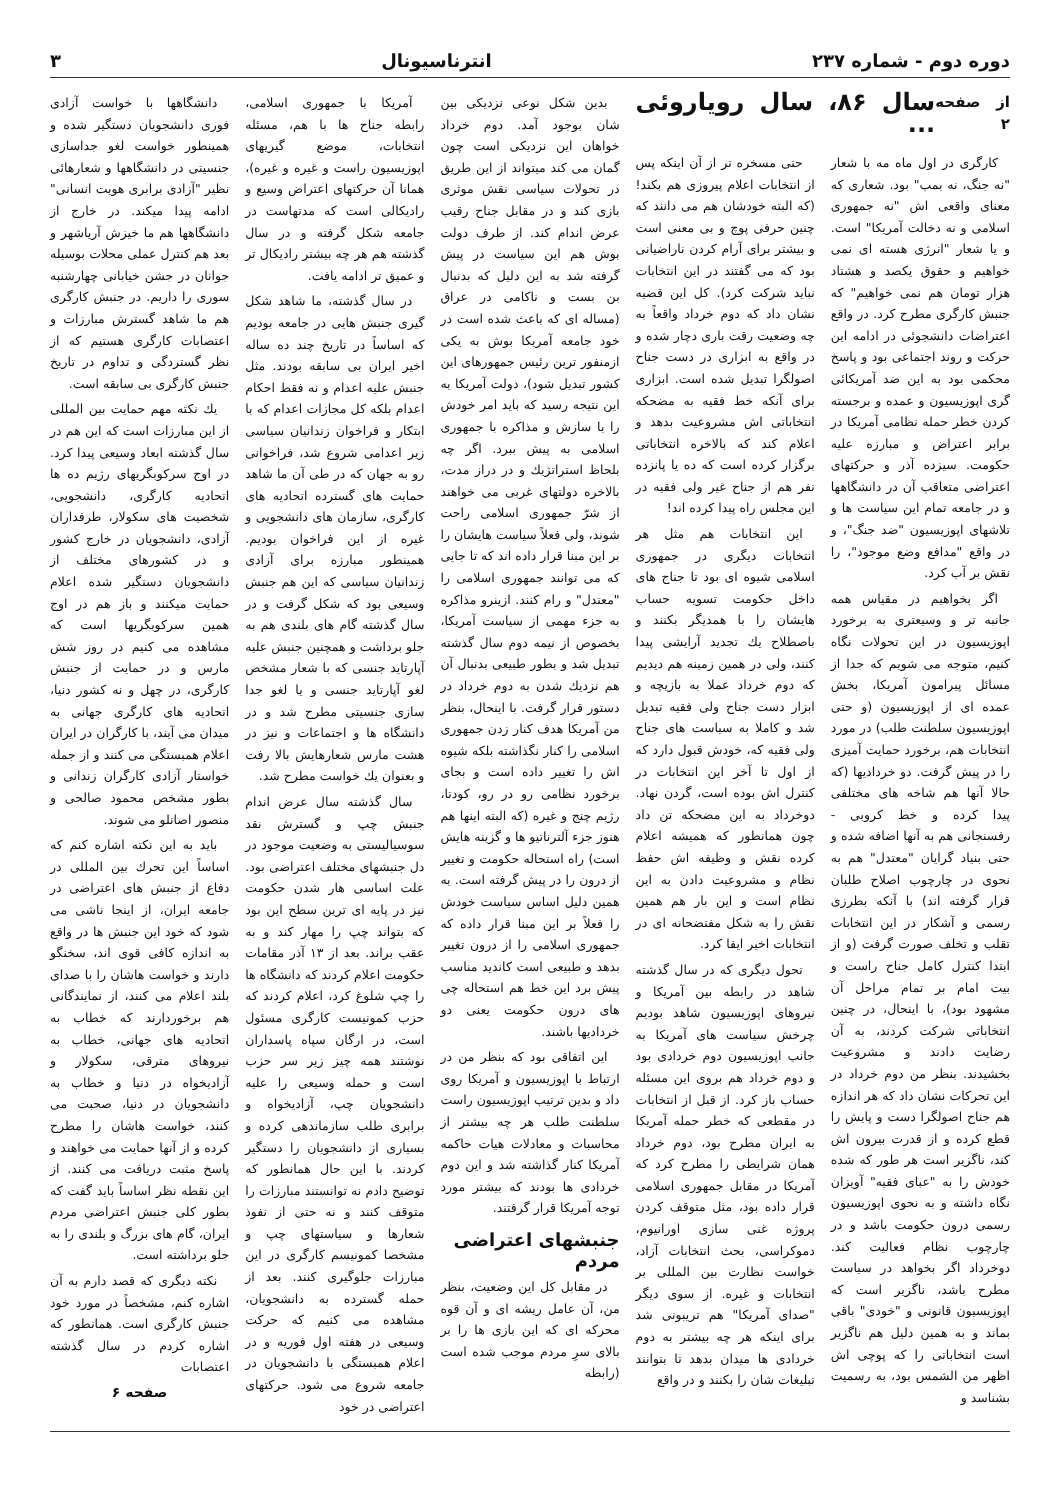دوره دوم - شماره ۲۳۷
انترناسیونال
۳
از صفحه ۲ سال ۸۶، سال رویاروئی ...
کارگری در اول ماه مه با شعار "نه جنگ، نه بمب" بود. شعاری که معنای واقعی اش "نه جمهوری اسلامی و نه دخالت آمریکا" است. و یا شعار "انرژی هسته ای نمی خواهیم و حقوق یکصد و هشتاد هزار تومان هم نمی خواهیم" که جنبش کارگری مطرح کرد. در واقع اعتراضات دانشجوئی در ادامه این حرکت و روند اجتماعی بود و پاسخ محکمی بود به این ضد آمریکائی گری اپوزیسیون و عمده و برجسته کردن خطر حمله نظامی آمریکا در برابر اعتراض و مبارزه علیه حکومت. سیزده آذر و حرکتهای اعتراضی متعاقب آن در دانشگاهها و در جامعه تمام این سیاست ها و تلاشهای اپوزیسیون "ضد جنگ"، و در واقع "مدافع وضع موجود"، را نقش بر آب کرد.
اگر بخواهیم در مقیاس همه جانبه تر و وسیعتری به برخورد اپوزیسیون در این تحولات نگاه کنیم، متوجه می شویم که جدا از مسائل پیرامون آمریکا، بخش عمده ای از اپوزیسیون (و حتی اپوزیسیون سلطنت طلب) در مورد انتخابات هم، برخورد حمایت آمیزی را در پیش گرفت. دو خردادیها (که حالا آنها هم شاخه های مختلفی پیدا کرده و خط کروبی - رفسنجانی هم به آنها اضافه شده و حتی بنیاد گرایان "معتدل" هم به نحوی در چارچوب اصلاح طلبان قرار گرفته اند) با آنکه بطرزی رسمی و آشکار در این انتخابات تقلب و تخلف صورت گرفت (و از ابتدا کنترل کامل جناح راست و بیت امام بر تمام مراحل آن مشهود بود)، با اینحال، در چنین انتخاباتی شرکت کردند، به آن رضایت دادند و مشروعیت بخشیدند. بنظر من دوم خرداد در این تحرکات نشان داد که هر اندازه هم جناح اصولگرا دست و پایش را قطع کرده و از قدرت بیرون اش کند، ناگزیر است هر طور که شده خودش را به "عبای فقیه" آویزان نگاه داشته و به نحوی اپوزیسیون رسمی درون حکومت باشد و در چارچوب نظام فعالیت کند. دوخرداد اگر بخواهد در سیاست مطرح باشد، ناگزیر است که اپوزیسیون قانونی و "خودی" باقی بماند و به همین دلیل هم ناگزیر است انتخاباتی را که پوچی اش اظهر من الشمس بود، به رسمیت بشناسد و
حتی مسخره تر از آن اینکه پس از انتخابات اعلام پیروزی هم بکند! (که البته خودشان هم می دانند که چنین حرفی پوچ و بی معنی است و بیشتر برای آرام کردن ناراضیانی بود که می گفتند در این انتخابات نباید شرکت کرد). کل این قضیه نشان داد که دوم خرداد واقعاً به چه وضعیت رقت باری دچار شده و در واقع به ابزاری در دست جناح اصولگرا تبدیل شده است. ابزاری برای آنکه خط فقیه به مضحکه انتخاباتی اش مشروعیت بدهد و اعلام کند که بالاخره انتخاباتی برگزار کرده است که ده یا پانزده نفر هم از جناح غیر ولی فقیه در این مجلس راه پیدا کرده اند!
این انتخابات هم مثل هر انتخابات دیگری در جمهوری اسلامی شیوه ای بود تا جناح های داخل حکومت تسویه حساب هایشان را با همدیگر بکنند و باصطلاح یك تجدید آرایشی پیدا کنند، ولی در همین زمینه هم دیدیم که دوم خرداد عملا به بازیچه و ابزار دست جناح ولی فقیه تبدیل شد و کاملا به سیاست های جناح ولی فقیه که، خودش قبول دارد که از اول تا آخر این انتخابات در کنترل اش بوده است، گردن نهاد. دوخرداد به این مضحکه تن داد چون همانطور که همیشه اعلام کرده نقش و وظیفه اش حفظ نظام و مشروعیت دادن به این نظام است و این بار هم همین نقش را به شکل مفتضحانه ای در انتخابات اخیر ایفا کرد.
تحول دیگری که در سال گذشته شاهد در رابطه بین آمریکا و نیروهای اپوزیسیون شاهد بودیم چرخش سیاست های آمریکا به جانب اپوزیسیون دوم خردادی بود و دوم خرداد هم بروی این مسئله حساب باز کرد. از قبل از انتخابات در مقطعی که خطر حمله آمریکا به ایران مطرح بود، دوم خرداد همان شرایطی را مطرح کرد که آمریکا در مقابل جمهوری اسلامی قرار داده بود، مثل متوقف کردن پروژه غنی سازی اورانیوم، دموکراسی، بحث انتخابات آزاد، خواست نظارت بین المللی بر انتخابات و غیره. از سوی دیگر "صدای آمریکا" هم تریبونی شد برای اینکه هر چه بیشتر به دوم خردادی ها میدان بدهد تا بتوانند تبلیغات شان را بکنند و در واقع
بدین شکل نوعی نزدیکی بین شان بوجود آمد. دوم خرداد خواهان این نزدیکی است چون گمان می کند میتواند از این طریق در تحولات سیاسی نقش موثری بازی کند و در مقابل جناح رقیب عرض اندام کند. از طرف دولت بوش هم این سیاست در پیش گرفته شد به این دلیل که بدنبال بن بست و ناکامی در عراق (مساله ای که باعث شده است در خود جامعه آمریکا بوش به یکی ازمنفور ترین رئیس جمهورهای این کشور تبدیل شود)، دولت آمریکا به این نتیجه رسید که باید امر خودش را با سازش و مذاکره با جمهوری اسلامی به پیش ببرد. اگر چه بلحاظ استراتژیك و در دراز مدت، بالاخره دولتهای غربی می خواهند از شرّ جمهوری اسلامی راحت شوند، ولی فعلاً سیاست هایشان را بر این مبنا قرار داده اند که تا جایی که می توانند جمهوری اسلامی را "معتدل" و رام کنند. ازینرو مذاکره به جزء مهمی از سیاست آمریکا، بخصوص از نیمه دوم سال گذشته تبدیل شد و بطور طبیعی بدنبال آن هم نزدیك شدن به دوم خرداد در دستور قرار گرفت. با اینحال، بنظر من آمریکا هدف کنار زدن جمهوری اسلامی را کنار نگذاشته بلکه شیوه اش را تغییر داده است و بجای برخورد نظامی رو در رو، کودتا، رژیم چنج و غیره (که البته اینها هم هنوز جزء آلترناتیو ها و گزینه هایش است) راه استحاله حکومت و تغییر از درون را در پیش گرفته است. به همین دلیل اساس سیاست خودش را فعلاً بر این مبنا قرار داده که جمهوری اسلامی را از درون تغییر بدهد و طبیعی است کاندید مناسب پیش برد این خط هم استحاله چی های درون حکومت یعنی دو خردادیها باشند.
این اتفاقی بود که بنظر من در ارتباط با اپوزیسیون و آمریکا روی داد و بدین ترتیب اپوزیسیون راست سلطنت طلب هر چه بیشتر از محاسبات و معادلات هیات حاکمه آمریکا کنار گذاشته شد و این دوم خردادی ها بودند که بیشتر مورد توجه آمریکا قرار گرفتند.
جنبشهای اعتراضی مردم
در مقابل کل این وضعیت، بنظر من، آن عامل ریشه ای و آن قوه محرکه ای که این بازی ها را بر بالای سرِ مردم موجب شده است (رابطه
آمریکا با جمهوری اسلامی، رابطه جناح ها با هم، مسئله انتخابات، موضع گیریهای اپوزیسیون راست و غیره و غیره)، همانا آن حرکتهای اعتراض وسیع و رادیکالی است که مدتهاست در جامعه شکل گرفته و در سال گذشته هم هر چه بیشتر رادیکال تر و عمیق تر ادامه یافت.
در سال گذشته، ما شاهد شکل گیری جنبش هایی در جامعه بودیم که اساساً در تاریخ چند ده ساله اخیر ایران بی سابقه بودند. مثل جنبش علیه اعدام و نه فقط احکام اعدام بلکه کل مجازات اعدام که با ابتکار و فراخوان زندانیان سیاسی زیر اعدامی شروع شد، فراخوانی رو به جهان که در طی آن ما شاهد حمایت های گسترده اتحادیه های کارگری، سازمان های دانشجویی و غیره از این فراخوان بودیم. همینطور مبارزه برای آزادی زندانیان سیاسی که این هم جنبش وسیعی بود که شکل گرفت و در سال گذشته گام های بلندی هم به جلو برداشت و همچنین جنبش علیه آپارتاید جنسی که با شعار مشخص لغو آپارتاید جنسی و یا لغو جدا سازی جنسیتی مطرح شد و در دانشگاه ها و اجتماعات و نیز در هشت مارس شعارهایش بالا رفت و بعنوان یك خواست مطرح شد.
سال گذشته سال عرض اندام جنبش چپ و گسترش نقد سوسیالیستی به وضعیت موجود در دل جنبشهای مختلف اعتراضی بود. علت اساسی هار شدن حکومت نیز در پایه ای ترین سطح این بود که بتواند چپ را مهار کند و به عقب براند. بعد از ۱۳ آذر مقامات حکومت اعلام کردند که دانشگاه ها را چپ شلوغ کرد، اعلام کردند که حزب کمونیست کارگری مسئول است، در ارگان سپاه پاسداران نوشتند همه چیز زیر سر حزب است و حمله وسیعی را علیه دانشجویان چپ، آزادیخواه و برابری طلب سازماندهی کرده و بسیاری از دانشجویان را دستگیر کردند. با این حال همانطور که توضیح دادم نه توانستند مبارزات را متوقف کنند و نه حتی از نفوذ شعارها و سیاستهای چپ و مشخصا کمونیسم کارگری در این مبارزات جلوگیری کنند. بعد از حمله گسترده به دانشجویان، مشاهده می کنیم که حرکت وسیعی در هفته اول فوریه و در اعلام همبستگی با دانشجویان در جامعه شروع می شود. حرکتهای اعتراضی در خود
دانشگاهها با خواست آزادی فوری دانشجویان دستگیر شده و همینطور خواست لغو جداسازی جنسیتی در دانشگاهها و شعارهائی نظیر "آزادی برابری هویت انسانی" ادامه پیدا میکند. در خارج از دانشگاهها هم ما خیزش آریاشهر و بعد هم کنترل عملی محلات بوسیله جوانان در جشن خیابانی چهارشنبه سوری را داریم. در جنبش کارگری هم ما شاهد گسترش مبارزات و اعتصابات کارگری هستیم که از نظر گستردگی و تداوم در تاریخ جنبش کارگری بی سابقه است.
یك نکته مهم حمایت بین المللی از این مبارزات است که این هم در سال گذشته ابعاد وسیعی پیدا کرد. در اوج سرکوبگریهای رژیم ده ها اتحادیه کارگری، دانشجویی، شخصیت های سکولار، طرفداران آزادی، دانشجویان در خارج کشور و در کشورهای مختلف از دانشجویان دستگیر شده اعلام حمایت میکنند و باز هم در اوج همین سرکوبگریها است که مشاهده می کنیم در روز شش مارس و در حمایت از جنبش کارگری، در چهل و نه کشور دنیا، اتحادیه های کارگری جهانی به میدان می آیند، با کارگران در ایران اعلام همبستگی می کنند و از جمله خواستار آزادی کارگران زندانی و بطور مشخص محمود صالحی و منصور اصانلو می شوند.
باید به این نکته اشاره کنم که اساساً این تحرك بین المللی در دفاع از جنبش های اعتراضی در جامعه ایران، از اینجا ناشی می شود که خود این جنبش ها در واقع به اندازه کافی قوی اند، سخنگو دارند و خواست هاشان را با صدای بلند اعلام می کنند، از نمایندگانی هم برخوردارند که خطاب به اتحادیه های جهانی، خطاب به نیروهای مترقی، سکولار و آزادیخواه در دنیا و خطاب به دانشجویان در دنیا، صحبت می کنند، خواست هاشان را مطرح کرده و از آنها حمایت می خواهند و پاسخ مثبت دریافت می کنند. از این نقطه نظر اساساً باید گفت که بطور کلی جنبش اعتراضی مردم ایران، گام های بزرگ و بلندی را به جلو برداشته است.
نکته دیگری که قصد دارم به آن اشاره کنم، مشخصاً در مورد خود جنبش کارگری است. همانطور که اشاره کردم در سال گذشته اعتصابات
صفحه ۶